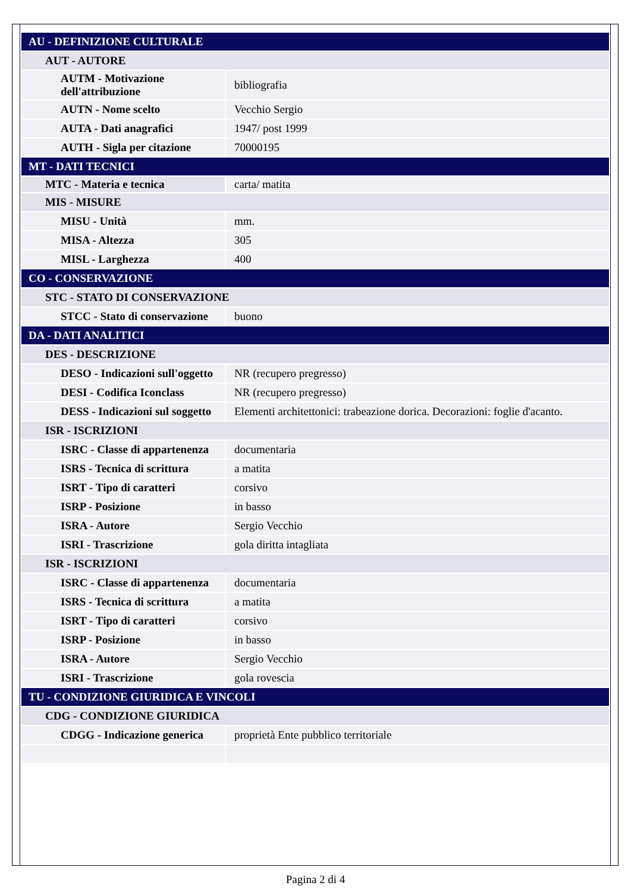| AU - DEFINIZIONE CULTURALE | |
| AUT - AUTORE | |
| AUTM - Motivazione dell'attribuzione | bibliografia |
| AUTN - Nome scelto | Vecchio Sergio |
| AUTA - Dati anagrafici | 1947/ post 1999 |
| AUTH - Sigla per citazione | 70000195 |
| MT - DATI TECNICI | |
| MTC - Materia e tecnica | carta/ matita |
| MIS - MISURE | |
| MISU - Unità | mm. |
| MISA - Altezza | 305 |
| MISL - Larghezza | 400 |
| CO - CONSERVAZIONE | |
| STC - STATO DI CONSERVAZIONE | |
| STCC - Stato di conservazione | buono |
| DA - DATI ANALITICI | |
| DES - DESCRIZIONE | |
| DESO - Indicazioni sull'oggetto | NR (recupero pregresso) |
| DESI - Codifica Iconclass | NR (recupero pregresso) |
| DESS - Indicazioni sul soggetto | Elementi architettonici: trabeazione dorica. Decorazioni: foglie d'acanto. |
| ISR - ISCRIZIONI | |
| ISRC - Classe di appartenenza | documentaria |
| ISRS - Tecnica di scrittura | a matita |
| ISRT - Tipo di caratteri | corsivo |
| ISRP - Posizione | in basso |
| ISRA - Autore | Sergio Vecchio |
| ISRI - Trascrizione | gola diritta intagliata |
| ISR - ISCRIZIONI | |
| ISRC - Classe di appartenenza | documentaria |
| ISRS - Tecnica di scrittura | a matita |
| ISRT - Tipo di caratteri | corsivo |
| ISRP - Posizione | in basso |
| ISRA - Autore | Sergio Vecchio |
| ISRI - Trascrizione | gola rovescia |
| TU - CONDIZIONE GIURIDICA E VINCOLI | |
| CDG - CONDIZIONE GIURIDICA | |
| CDGG - Indicazione generica | proprietà Ente pubblico territoriale |
Pagina 2 di 4